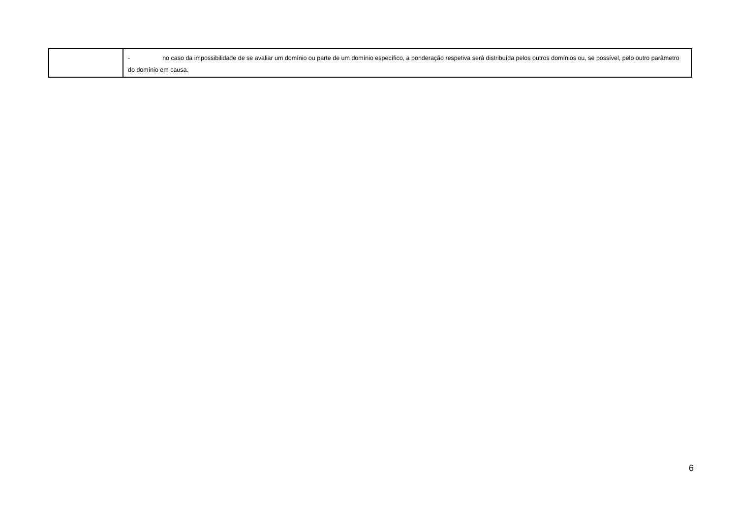| | - no caso da impossibilidade de se avaliar um domínio ou parte de um domínio específico, a ponderação respetiva será distribuída pelos outros domínios ou, se possível, pelo outro parâmetro do domínio em causa. |
6